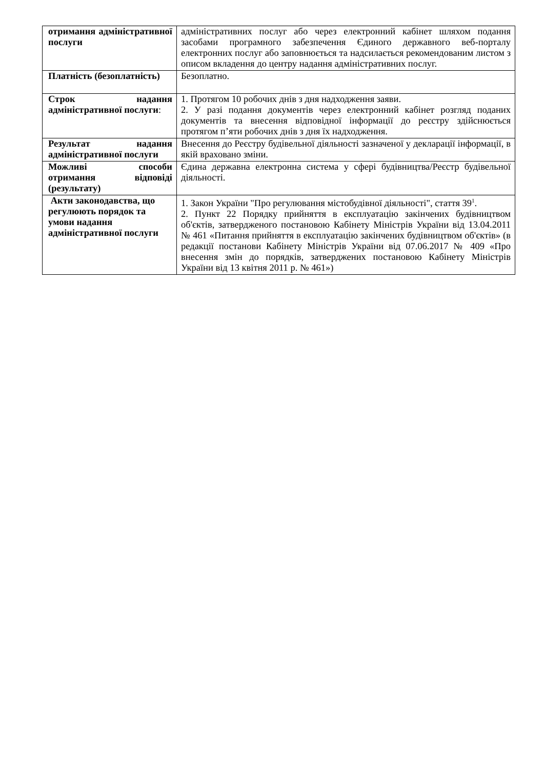| отримання адміністративної послуги | адміністративних послуг або через електронний кабінет шляхом подання засобами програмного забезпечення Єдиного державного веб-порталу електронних послуг або заповнюється та надсилається рекомендованим листом з описом вкладення до центру надання адміністративних послуг. |
| Платність (безоплатність) | Безоплатно. |
| Строк надання адміністративної послуги : | 1. Протягом 10 робочих днів з дня надходження заяви. 2. У разі подання документів через електронний кабінет розгляд поданих документів та внесення відповідної інформації до реєстру здійснюється протягом п’яти робочих днів з дня їх надходження. |
| Результат надання адміністративної послуги | Внесення до Реєстру будівельної діяльності зазначеної у декларації інформації, в якій враховано зміни. |
| Можливі способи отримання відповіді (результату) | Єдина державна електронна система у сфері будівництва/Реєстр будівельної діяльності. |
| Акти законодавства, що регулюють порядок та умови надання адміністративної послуги | 1. Закон України "Про регулювання містобудівної діяльності", стаття 39<sup>1</sup>. 2. Пункт 22 Порядку прийняття в експлуатацію закінчених будівництвом об'єктів, затвердженого постановою Кабінету Міністрів України від 13.04.2011 № 461 «Питання прийняття в експлуатацію закінчених будівництвом об'єктів» (в редакції постанови Кабінету Міністрів України від 07.06.2017 № 409 «Про внесення змін до порядків, затверджених постановою Кабінету Міністрів України від 13 квітня 2011 р. № 461») |